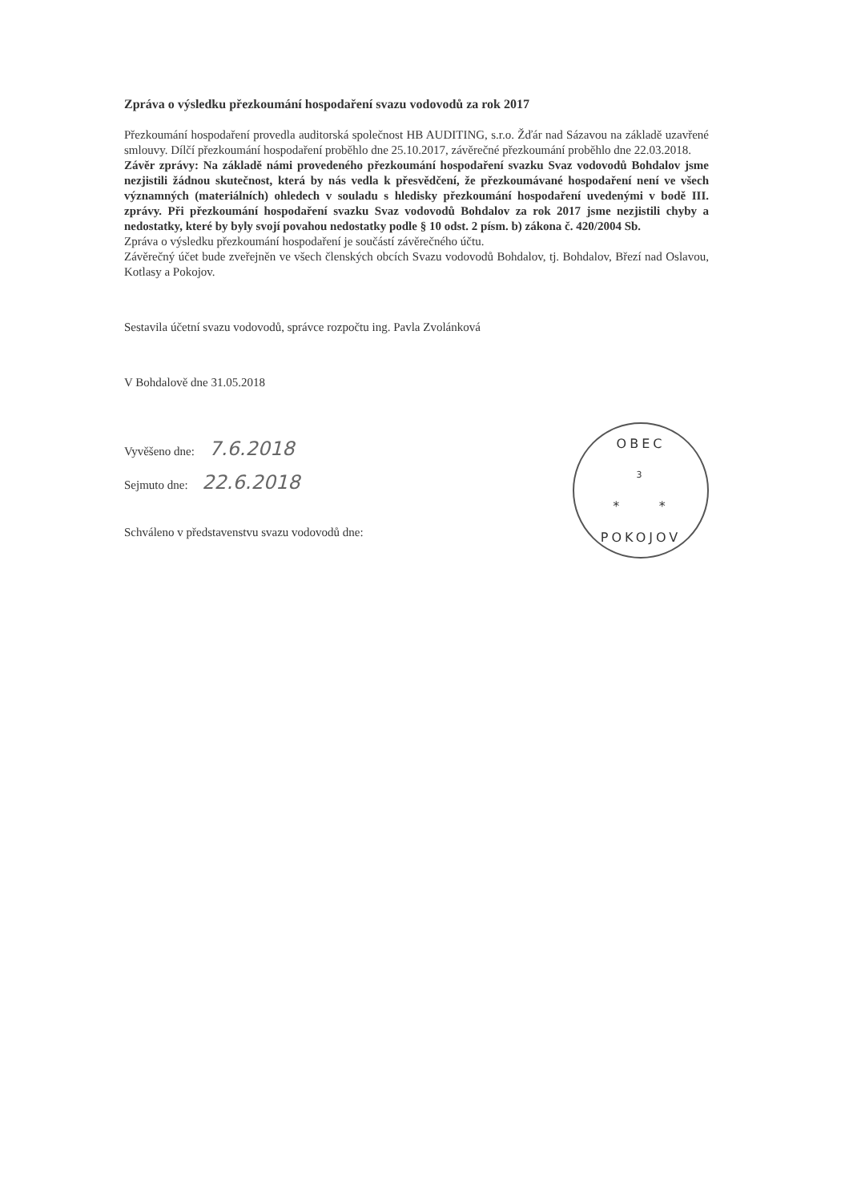Zpráva o výsledku přezkoumání hospodaření svazu vodovodů za rok 2017
Přezkoumání hospodaření provedla auditorská společnost HB AUDITING, s.r.o. Žďár nad Sázavou na základě uzavřené smlouvy. Dílčí přezkoumání hospodaření proběhlo dne 25.10.2017, závěrečné přezkoumání proběhlo dne 22.03.2018.
Závěr zprávy: Na základě námi provedeného přezkoumání hospodaření svazku Svaz vodovodů Bohdalov jsme nezjistili žádnou skutečnost, která by nás vedla k přesvědčení, že přezkoumávané hospodaření není ve všech významných (materiálních) ohledech v souladu s hledisky přezkoumání hospodaření uvedenými v bodě III. zprávy. Při přezkoumání hospodaření svazku Svaz vodovodů Bohdalov za rok 2017 jsme nezjistili chyby a nedostatky, které by byly svojí povahou nedostatky podle § 10 odst. 2 písm. b) zákona č. 420/2004 Sb.
Zpráva o výsledku přezkoumání hospodaření je součástí závěrečného účtu.
Závěrečný účet bude zveřejněn ve všech členských obcích Svazu vodovodů Bohdalov, tj. Bohdalov, Březí nad Oslavou, Kotlasy a Pokojov.
Sestavila účetní svazu vodovodů, správce rozpočtu ing. Pavla Zvolánková
V Bohdalově dne 31.05.2018
Vyvěšeno dne: 7.6.2018
Sejmuto dne: 22.6.2018
Schváleno v představenstvu svazu vodovodů dne:
OBEC
3
* *
POKOJOV